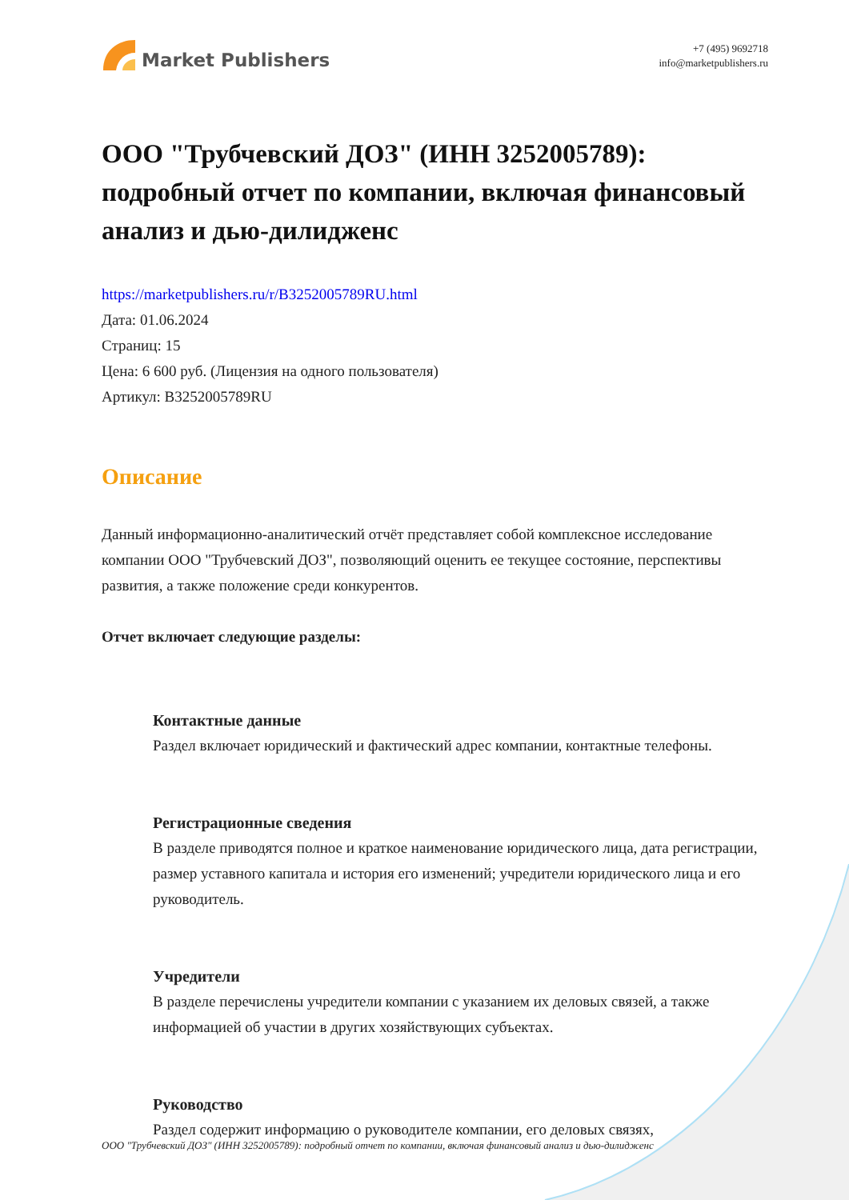Market Publishers
+7 (495) 9692718
info@marketpublishers.ru
ООО "Трубчевский ДОЗ" (ИНН 3252005789): подробный отчет по компании, включая финансовый анализ и дью-дилидженс
https://marketpublishers.ru/r/B3252005789RU.html
Дата: 01.06.2024
Страниц: 15
Цена: 6 600 руб. (Лицензия на одного пользователя)
Артикул: B3252005789RU
Описание
Данный информационно-аналитический отчёт представляет собой комплексное исследование компании ООО "Трубчевский ДОЗ", позволяющий оценить ее текущее состояние, перспективы развития, а также положение среди конкурентов.
Отчет включает следующие разделы:
Контактные данные
Раздел включает юридический и фактический адрес компании, контактные телефоны.
Регистрационные сведения
В разделе приводятся полное и краткое наименование юридического лица, дата регистрации, размер уставного капитала и история его изменений; учредители юридического лица и его руководитель.
Учредители
В разделе перечислены учредители компании с указанием их деловых связей, а также информацией об участии в других хозяйствующих субъектах.
Руководство
Раздел содержит информацию о руководителе компании, его деловых связях,
ООО "Трубчевский ДОЗ" (ИНН 3252005789): подробный отчет по компании, включая финансовый анализ и дью-дилидженс